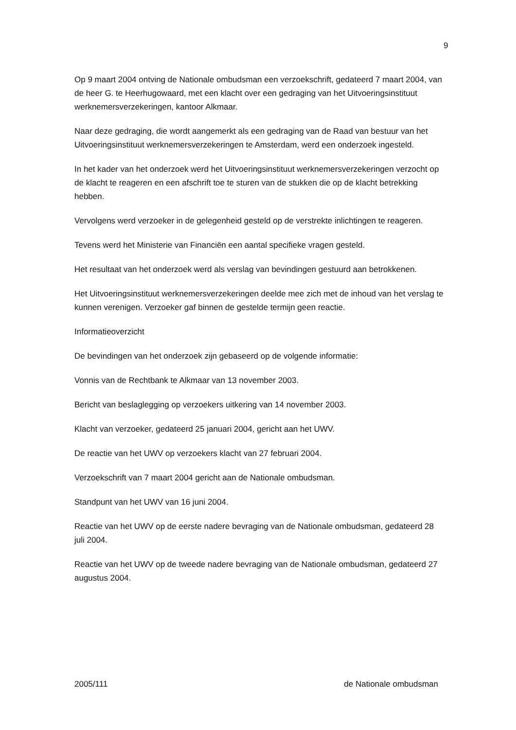9
Op 9 maart 2004 ontving de Nationale ombudsman een verzoekschrift, gedateerd 7 maart 2004, van de heer G. te Heerhugowaard, met een klacht over een gedraging van het Uitvoeringsinstituut werknemersverzekeringen, kantoor Alkmaar.
Naar deze gedraging, die wordt aangemerkt als een gedraging van de Raad van bestuur van het Uitvoeringsinstituut werknemersverzekeringen te Amsterdam, werd een onderzoek ingesteld.
In het kader van het onderzoek werd het Uitvoeringsinstituut werknemersverzekeringen verzocht op de klacht te reageren en een afschrift toe te sturen van de stukken die op de klacht betrekking hebben.
Vervolgens werd verzoeker in de gelegenheid gesteld op de verstrekte inlichtingen te reageren.
Tevens werd het Ministerie van Financiën een aantal specifieke vragen gesteld.
Het resultaat van het onderzoek werd als verslag van bevindingen gestuurd aan betrokkenen.
Het Uitvoeringsinstituut werknemersverzekeringen deelde mee zich met de inhoud van het verslag te kunnen verenigen. Verzoeker gaf binnen de gestelde termijn geen reactie.
Informatieoverzicht
De bevindingen van het onderzoek zijn gebaseerd op de volgende informatie:
Vonnis van de Rechtbank te Alkmaar van 13 november 2003.
Bericht van beslaglegging op verzoekers uitkering van 14 november 2003.
Klacht van verzoeker, gedateerd 25 januari 2004, gericht aan het UWV.
De reactie van het UWV op verzoekers klacht van 27 februari 2004.
Verzoekschrift van 7 maart 2004 gericht aan de Nationale ombudsman.
Standpunt van het UWV van 16 juni 2004.
Reactie van het UWV op de eerste nadere bevraging van de Nationale ombudsman, gedateerd 28 juli 2004.
Reactie van het UWV op de tweede nadere bevraging van de Nationale ombudsman, gedateerd 27 augustus 2004.
2005/111 de Nationale ombudsman